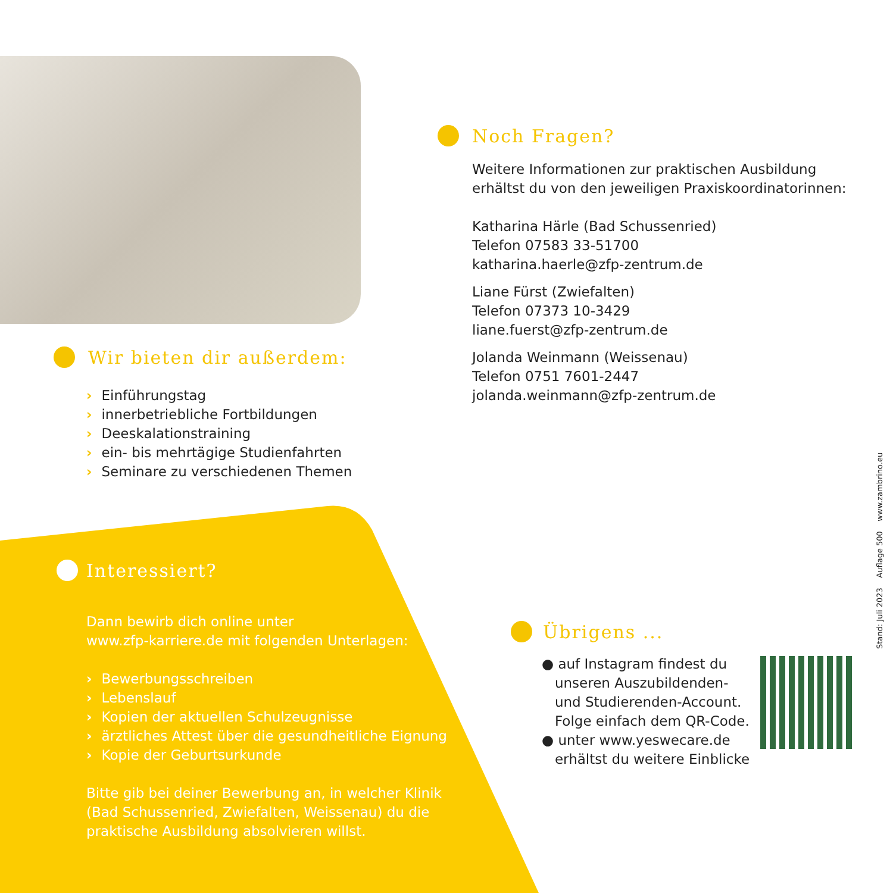Wir bieten dir außerdem:
Einführungstag
innerbetriebliche Fortbildungen
Deeskalationstraining
ein- bis mehrtägige Studienfahrten
Seminare zu verschiedenen Themen
Interessiert?
Dann bewirb dich online unter
www.zfp-karriere.de mit folgenden Unterlagen:
Bewerbungsschreiben
Lebenslauf
Kopien der aktuellen Schulzeugnisse
ärztliches Attest über die gesundheitliche Eignung
Kopie der Geburtsurkunde
Bitte gib bei deiner Bewerbung an, in welcher Klinik
(Bad Schussenried, Zwiefalten, Weissenau) du die
praktische Ausbildung absolvieren willst.
Noch Fragen?
Weitere Informationen zur praktischen Ausbildung
erhältst du von den jeweiligen Praxiskoordinatorinnen:
Katharina Härle (Bad Schussenried)
Telefon 07583 33-51700
katharina.haerle@zfp-zentrum.de
Liane Fürst (Zwiefalten)
Telefon 07373 10-3429
liane.fuerst@zfp-zentrum.de
Jolanda Weinmann (Weissenau)
Telefon 0751 7601-2447
jolanda.weinmann@zfp-zentrum.de
Übrigens ...
● auf Instagram findest du
unseren Auszubildenden-
und Studierenden-Account.
Folge einfach dem QR-Code.
● unter www.yeswecare.de
erhältst du weitere Einblicke
Stand: Juli 2023 Auflage 500 www.zambrino.eu